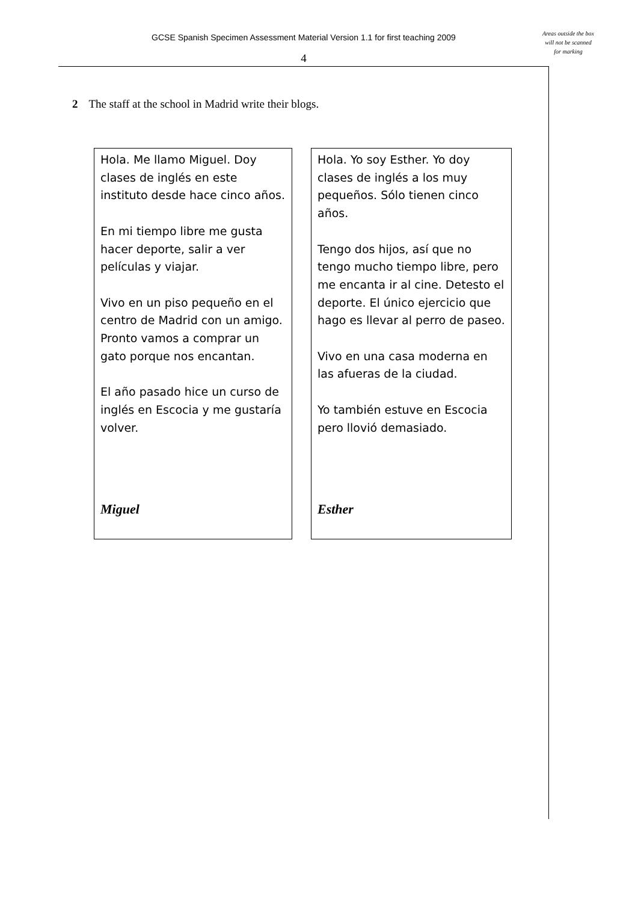Areas outside the box will not be scanned for marking
GCSE Spanish Specimen Assessment Material Version 1.1 for first teaching 2009
4
2 The staff at the school in Madrid write their blogs.
Hola. Me llamo Miguel. Doy clases de inglés en este instituto desde hace cinco años.
En mi tiempo libre me gusta hacer deporte, salir a ver películas y viajar.
Vivo en un piso pequeño en el centro de Madrid con un amigo. Pronto vamos a comprar un gato porque nos encantan.
El año pasado hice un curso de inglés en Escocia y me gustaría volver.
Miguel
Hola. Yo soy Esther. Yo doy clases de inglés a los muy pequeños. Sólo tienen cinco años.
Tengo dos hijos, así que no tengo mucho tiempo libre, pero me encanta ir al cine. Detesto el deporte. El único ejercicio que hago es llevar al perro de paseo.
Vivo en una casa moderna en las afueras de la ciudad.
Yo también estuve en Escocia pero llovió demasiado.
Esther